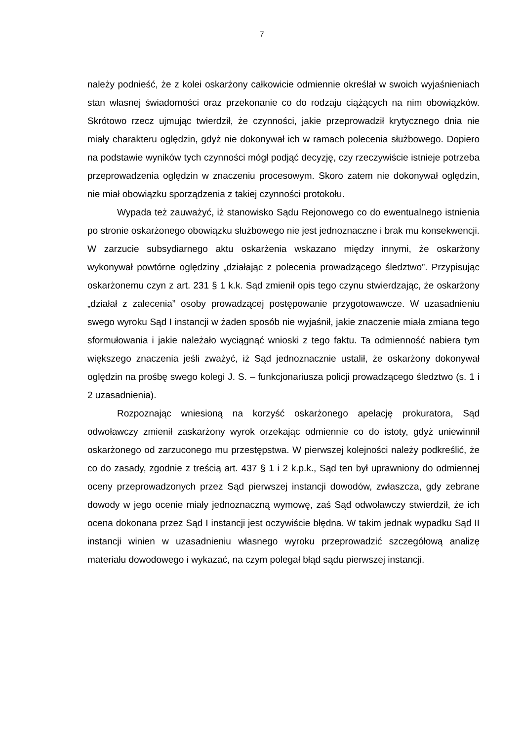7
należy podnieść, że z kolei oskarżony całkowicie odmiennie określał w swoich wyjaśnieniach stan własnej świadomości oraz przekonanie co do rodzaju ciążących na nim obowiązków. Skrótowo rzecz ujmując twierdził, że czynności, jakie przeprowadził krytycznego dnia nie miały charakteru oględzin, gdyż nie dokonywał ich w ramach polecenia służbowego. Dopiero na podstawie wyników tych czynności mógł podjąć decyzję, czy rzeczywiście istnieje potrzeba przeprowadzenia oględzin w znaczeniu procesowym. Skoro zatem nie dokonywał oględzin, nie miał obowiązku sporządzenia z takiej czynności protokołu.
Wypada też zauważyć, iż stanowisko Sądu Rejonowego co do ewentualnego istnienia po stronie oskarżonego obowiązku służbowego nie jest jednoznaczne i brak mu konsekwencji. W zarzucie subsydiarnego aktu oskarżenia wskazano między innymi, że oskarżony wykonywał powtórne oględziny „działając z polecenia prowadzącego śledztwo”. Przypisując oskarżonemu czyn z art. 231 § 1 k.k. Sąd zmienił opis tego czynu stwierdzając, że oskarżony „działał z zalecenia” osoby prowadzącej postępowanie przygotowawcze. W uzasadnieniu swego wyroku Sąd I instancji w żaden sposób nie wyjaśnił, jakie znaczenie miała zmiana tego sformułowania i jakie należało wyciągnąć wnioski z tego faktu. Ta odmienność nabiera tym większego znaczenia jeśli zważyć, iż Sąd jednoznacznie ustalił, że oskarżony dokonywał oględzin na prośbę swego kolegi J. S. – funkcjonariusza policji prowadzącego śledztwo (s. 1 i 2 uzasadnienia).
Rozpoznając wniesioną na korzyść oskarżonego apelację prokuratora, Sąd odwoławczy zmienił zaskarżony wyrok orzekając odmiennie co do istoty, gdyż uniewinnił oskarżonego od zarzuconego mu przestępstwa. W pierwszej kolejności należy podkreślić, że co do zasady, zgodnie z treścią art. 437 § 1 i 2 k.p.k., Sąd ten był uprawniony do odmiennej oceny przeprowadzonych przez Sąd pierwszej instancji dowodów, zwłaszcza, gdy zebrane dowody w jego ocenie miały jednoznaczną wymowę, zaś Sąd odwoławczy stwierdził, że ich ocena dokonana przez Sąd I instancji jest oczywiście błędna. W takim jednak wypadku Sąd II instancji winien w uzasadnieniu własnego wyroku przeprowadzić szczegółową analizę materiału dowodowego i wykazać, na czym polegał błąd sądu pierwszej instancji.